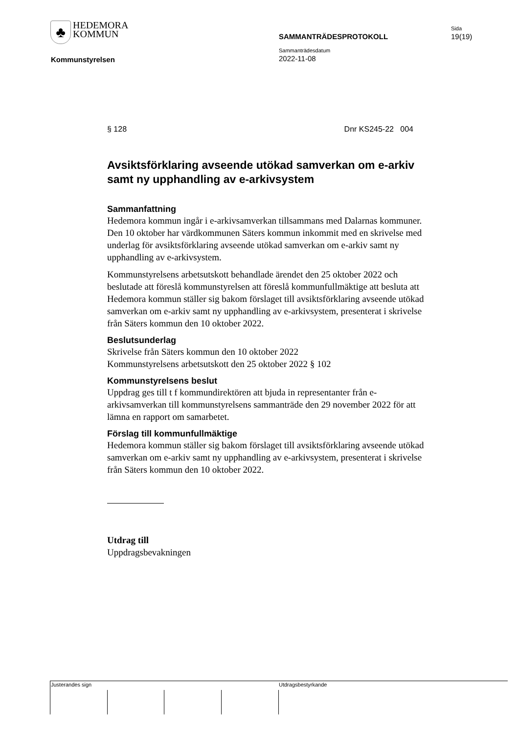♣ HEDEMORA
KOMMUN
SAMMANTRÄDESPROTOKOLL
Sida
19(19)
Sammanträdesdatum
2022-11-08
Kommunstyrelsen
§ 128 Dnr KS245-22 004
Avsiktsförklaring avseende utökad samverkan om e-arkiv samt ny upphandling av e-arkivsystem
Sammanfattning
Hedemora kommun ingår i e-arkivsamverkan tillsammans med Dalarnas kommuner. Den 10 oktober har värdkommunen Säters kommun inkommit med en skrivelse med underlag för avsiktsförklaring avseende utökad samverkan om e-arkiv samt ny upphandling av e-arkivsystem.
Kommunstyrelsens arbetsutskott behandlade ärendet den 25 oktober 2022 och beslutade att föreslå kommunstyrelsen att föreslå kommunfullmäktige att besluta att Hedemora kommun ställer sig bakom förslaget till avsiktsförklaring avseende utökad samverkan om e-arkiv samt ny upphandling av e-arkivsystem, presenterat i skrivelse från Säters kommun den 10 oktober 2022.
Beslutsunderlag
Skrivelse från Säters kommun den 10 oktober 2022
Kommunstyrelsens arbetsutskott den 25 oktober 2022 § 102
Kommunstyrelsens beslut
Uppdrag ges till t f kommundirektören att bjuda in representanter från e-arkivsamverkan till kommunstyrelsens sammanträde den 29 november 2022 för att lämna en rapport om samarbetet.
Förslag till kommunfullmäktige
Hedemora kommun ställer sig bakom förslaget till avsiktsförklaring avseende utökad samverkan om e-arkiv samt ny upphandling av e-arkivsystem, presenterat i skrivelse från Säters kommun den 10 oktober 2022.
Utdrag till
Uppdragsbevakningen
Justerandes sign Utdragsbestyrkande